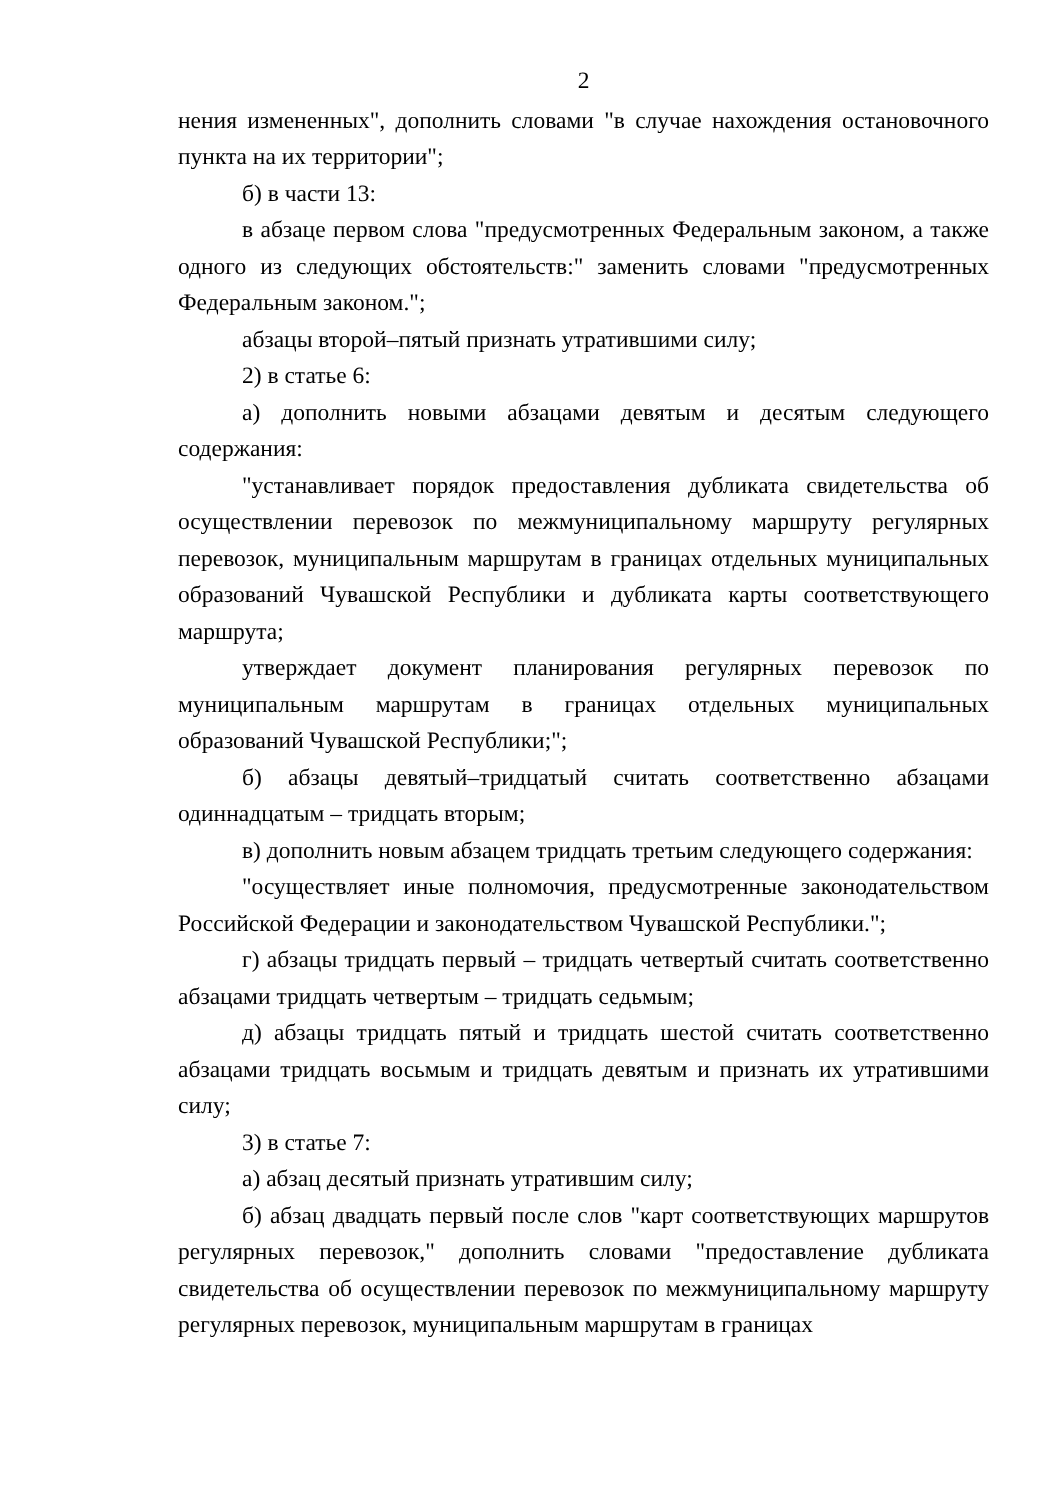2
нения измененных", дополнить словами "в случае нахождения остановочного пункта на их территории";
б) в части 13:
в абзаце первом слова "предусмотренных Федеральным законом, а также одного из следующих обстоятельств:" заменить словами "предусмотренных Федеральным законом.";
абзацы второй–пятый признать утратившими силу;
2) в статье 6:
а) дополнить новыми абзацами девятым и десятым следующего содержания:
"устанавливает порядок предоставления дубликата свидетельства об осуществлении перевозок по межмуниципальному маршруту регулярных перевозок, муниципальным маршрутам в границах отдельных муниципальных образований Чувашской Республики и дубликата карты соответствующего маршрута;
утверждает документ планирования регулярных перевозок по муниципальным маршрутам в границах отдельных муниципальных образований Чувашской Республики;";
б) абзацы девятый–тридцатый считать соответственно абзацами одиннадцатым – тридцать вторым;
в) дополнить новым абзацем тридцать третьим следующего содержания:
"осуществляет иные полномочия, предусмотренные законодательством Российской Федерации и законодательством Чувашской Республики.";
г) абзацы тридцать первый – тридцать четвертый считать соответственно абзацами тридцать четвертым – тридцать седьмым;
д) абзацы тридцать пятый и тридцать шестой считать соответственно абзацами тридцать восьмым и тридцать девятым и признать их утратившими силу;
3) в статье 7:
а) абзац десятый признать утратившим силу;
б) абзац двадцать первый после слов "карт соответствующих маршрутов регулярных перевозок," дополнить словами "предоставление дубликата свидетельства об осуществлении перевозок по межмуниципальному маршруту регулярных перевозок, муниципальным маршрутам в границах